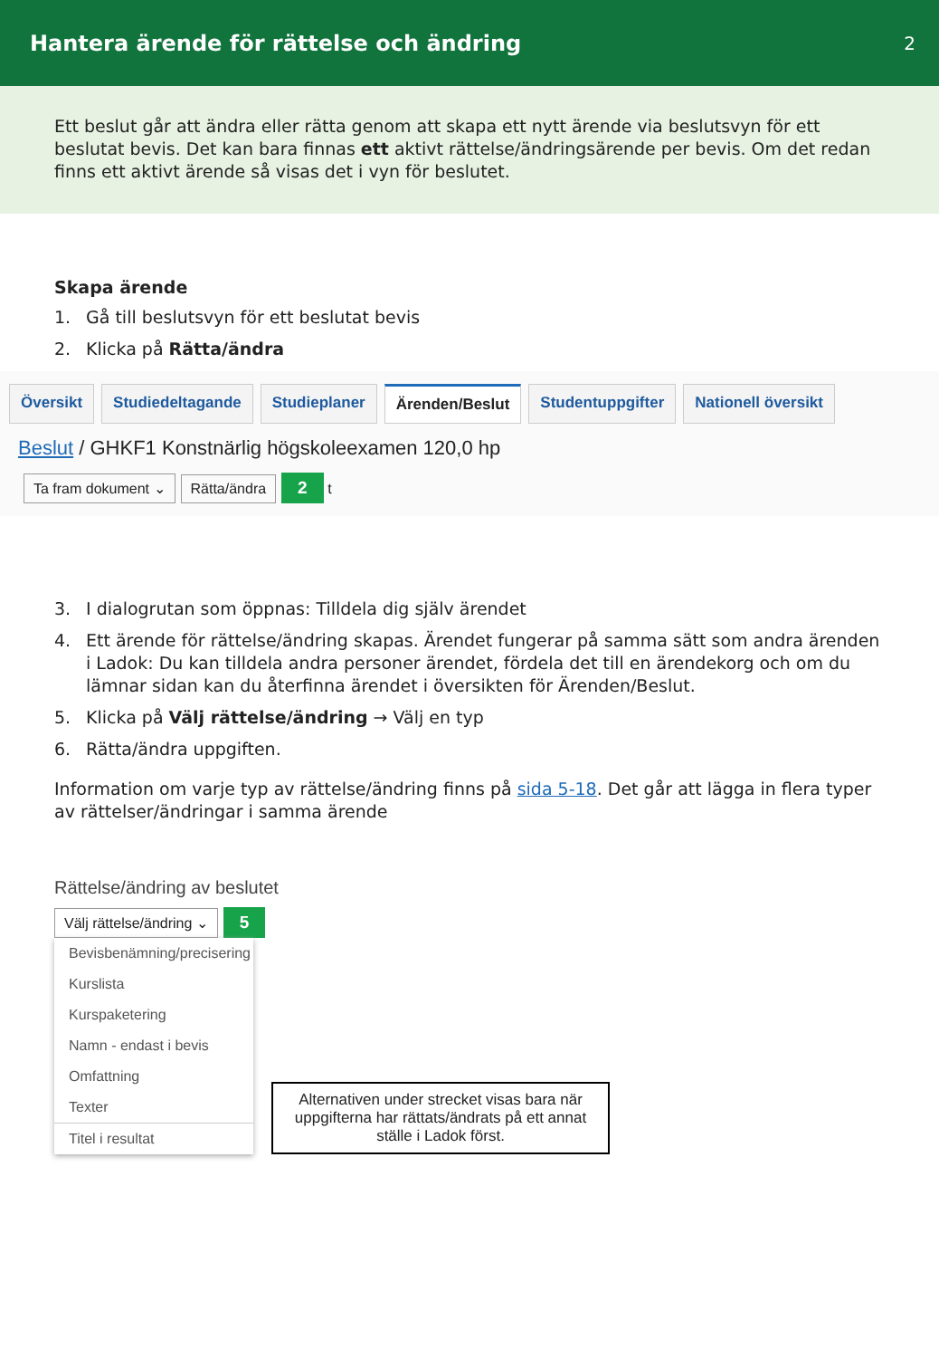Hantera ärende för rättelse och ändring
2
Ett beslut går att ändra eller rätta genom att skapa ett nytt ärende via beslutsvyn för ett beslutat bevis. Det kan bara finnas ett aktivt rättelse/ändringsärende per bevis. Om det redan finns ett aktivt ärende så visas det i vyn för beslutet.
Skapa ärende
1. Gå till beslutsvyn för ett beslutat bevis
2. Klicka på Rätta/ändra
Översikt Studiedeltagande Studieplaner Ärenden/Beslut Studentuppgifter Nationell översikt
Beslut / GHKF1 Konstnärlig högskoleexamen 120,0 hp
Ta fram dokument ⌄ Rätta/ändra 2 t
3. I dialogrutan som öppnas: Tilldela dig själv ärendet
4. Ett ärende för rättelse/ändring skapas. Ärendet fungerar på samma sätt som andra ärenden i Ladok: Du kan tilldela andra personer ärendet, fördela det till en ärendekorg och om du lämnar sidan kan du återfinna ärendet i översikten för Ärenden/Beslut.
5. Klicka på Välj rättelse/ändring → Välj en typ
6. Rätta/ändra uppgiften.
Information om varje typ av rättelse/ändring finns på sida 5-18. Det går att lägga in flera typer av rättelser/ändringar i samma ärende
Rättelse/ändring av beslutet
Välj rättelse/ändring ⌄ 5
Bevisbenämning/precisering
Kurslista
Kurspaketering
Namn - endast i bevis
Omfattning
Texter
Titel i resultat
Alternativen under strecket visas bara när uppgifterna har rättats/ändrats på ett annat ställe i Ladok först.